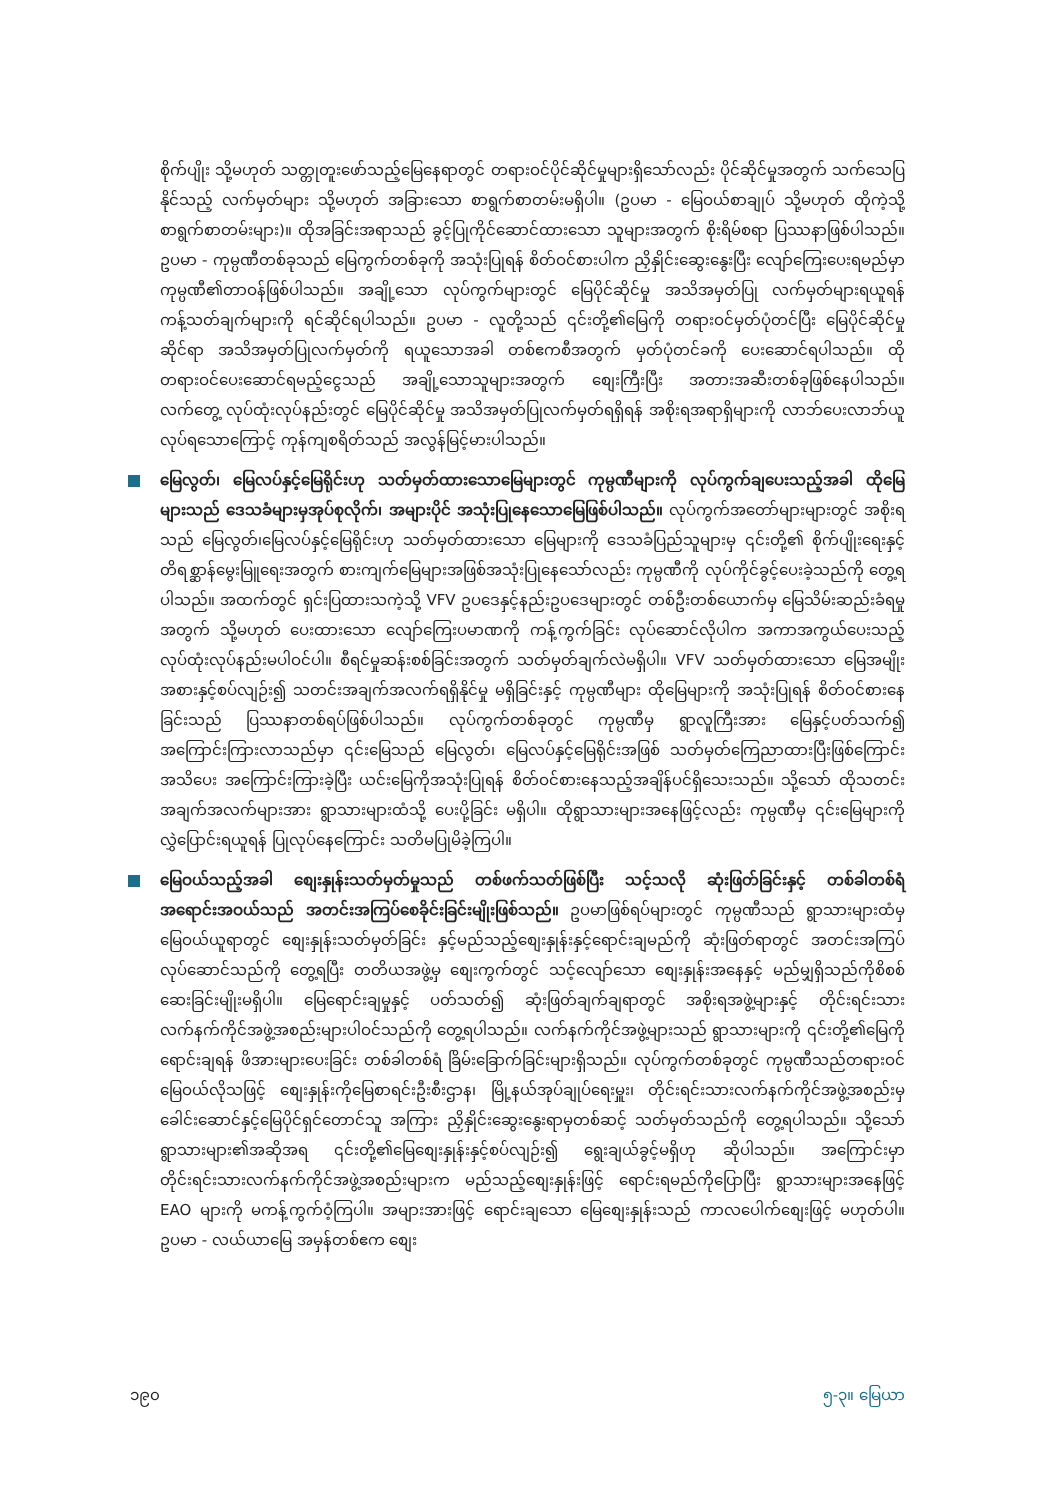စိုက်ပျိုး သို့မဟုတ် သတ္တုတူးဖော်သည့်မြေနေရာတွင် တရားဝင်ပိုင်ဆိုင်မှုများရှိသော်လည်း ပိုင်ဆိုင်မှုအတွက် သက်သေပြနိုင်သည့် လက်မှတ်များ သို့မဟုတ် အခြားသော စာရွက်စာတမ်းမရှိပါ။ (ဥပမာ - မြေဝယ်စာချုပ် သို့မဟုတ် ထိုကဲ့သို့ စာရွက်စာတမ်းများ)။ ထိုအခြင်းအရာသည် ခွင့်ပြုကိုင်ဆောင်ထားသော သူများအတွက် စိုးရိမ်စရာ ပြဿနာဖြစ်ပါသည်။ ဥပမာ - ကုမ္ပဏီတစ်ခုသည် မြေကွက်တစ်ခုကို အသုံးပြုရန် စိတ်ဝင်စားပါက ညှိနှိုင်းဆွေးနွေးပြီး လျော်ကြေးပေးရမည်မှာ ကုမ္ပဏီ၏တာဝန်ဖြစ်ပါသည်။ အချို့သော လုပ်ကွက်များတွင် မြေပိုင်ဆိုင်မှု အသိအမှတ်ပြု လက်မှတ်များရယူရန် ကန့်သတ်ချက်များကို ရင်ဆိုင်ရပါသည်။ ဥပမာ - လူတို့သည် ၎င်းတို့၏မြေကို တရားဝင်မှတ်ပုံတင်ပြီး မြေပိုင်ဆိုင်မှုဆိုင်ရာ အသိအမှတ်ပြုလက်မှတ်ကို ရယူသောအခါ တစ်ဧကစီအတွက် မှတ်ပုံတင်ခကို ပေးဆောင်ရပါသည်။ ထိုတရားဝင်ပေးဆောင်ရမည့်ငွေသည် အချို့သောသူများအတွက် စျေးကြီးပြီး အတားအဆီးတစ်ခုဖြစ်နေပါသည်။ လက်တွေ့ လုပ်ထုံးလုပ်နည်းတွင် မြေပိုင်ဆိုင်မှု အသိအမှတ်ပြုလက်မှတ်ရရှိရန် အစိုးရအရာရှိများကို လာဘ်ပေးလာဘ်ယူလုပ်ရသောကြောင့် ကုန်ကျစရိတ်သည် အလွန်မြင့်မားပါသည်။
မြေလွတ်၊ မြေလပ်နှင့်မြေရိုင်းဟု သတ်မှတ်ထားသောမြေများတွင် ကုမ္ပဏီများကို လုပ်ကွက်ချပေးသည့်အခါ ထိုမြေများသည် ဒေသခံများမှအုပ်စုလိုက်၊ အများပိုင် အသုံးပြုနေသောမြေဖြစ်ပါသည်။ လုပ်ကွက်အတော်များများတွင် အစိုးရသည် မြေလွတ်၊မြေလပ်နှင့်မြေရိုင်းဟု သတ်မှတ်ထားသော မြေများကို ဒေသခံပြည်သူများမှ ၎င်းတို့၏ စိုက်ပျိုးရေးနှင့်တိရစ္ဆာန်မွေးမြူရေးအတွက် စားကျက်မြေများအဖြစ်အသုံးပြုနေသော်လည်း ကုမ္ပဏီကို လုပ်ကိုင်ခွင့်ပေးခဲ့သည်ကို တွေ့ရပါသည်။ အထက်တွင် ရှင်းပြထားသကဲ့သို့ VFV ဥပဒေနှင့်နည်းဥပဒေများတွင် တစ်ဦးတစ်ယောက်မှ မြေသိမ်းဆည်းခံရမှုအတွက် သို့မဟုတ် ပေးထားသော လျော်ကြေးပမာဏကို ကန့်ကွက်ခြင်း လုပ်ဆောင်လိုပါက အကာအကွယ်ပေးသည့် လုပ်ထုံးလုပ်နည်းမပါဝင်ပါ။ စီရင်မှုဆန်းစစ်ခြင်းအတွက် သတ်မှတ်ချက်လဲမရှိပါ။ VFV သတ်မှတ်ထားသော မြေအမျိုးအစားနှင့်စပ်လျဉ်း၍ သတင်းအချက်အလက်ရရှိနိုင်မှု မရှိခြင်းနှင့် ကုမ္ပဏီများ ထိုမြေများကို အသုံးပြုရန် စိတ်ဝင်စားနေခြင်းသည် ပြဿနာတစ်ရပ်ဖြစ်ပါသည်။ လုပ်ကွက်တစ်ခုတွင် ကုမ္ပဏီမှ ရွာလူကြီးအား မြေနှင့်ပတ်သက်၍ အကြောင်းကြားလာသည်မှာ ၎င်းမြေသည် မြေလွတ်၊ မြေလပ်နှင့်မြေရိုင်းအဖြစ် သတ်မှတ်ကြေညာထားပြီးဖြစ်ကြောင်း အသိပေး အကြောင်းကြားခဲ့ပြီး ယင်းမြေကိုအသုံးပြုရန် စိတ်ဝင်စားနေသည့်အချိန်ပင်ရှိသေးသည်။ သို့သော် ထိုသတင်းအချက်အလက်များအား ရွာသားများထံသို့ ပေးပို့ခြင်း မရှိပါ။ ထိုရွာသားများအနေဖြင့်လည်း ကုမ္ပဏီမှ ၎င်းမြေများကို လွှဲပြောင်းရယူရန် ပြုလုပ်နေကြောင်း သတိမပြုမိခဲ့ကြပါ။
မြေဝယ်သည့်အခါ စျေးနှုန်းသတ်မှတ်မှုသည် တစ်ဖက်သတ်ဖြစ်ပြီး သင့်သလို ဆုံးဖြတ်ခြင်းနှင့် တစ်ခါတစ်ရံ အရောင်းအဝယ်သည် အတင်းအကြပ်စေခိုင်းခြင်းမျိုးဖြစ်သည်။ ဥပမာဖြစ်ရပ်များတွင် ကုမ္ပဏီသည် ရွာသားများထံမှ မြေဝယ်ယူရာတွင် စျေးနှုန်းသတ်မှတ်ခြင်း နှင့်မည်သည့်စျေးနှုန်းနှင့်ရောင်းချမည်ကို ဆုံးဖြတ်ရာတွင် အတင်းအကြပ်လုပ်ဆောင်သည်ကို တွေ့ရပြီး တတိယအဖွဲ့မှ စျေးကွက်တွင် သင့်လျော်သော စျေးနှုန်းအနေနှင့် မည်မျှရှိသည်ကိုစိစစ်ဆေးခြင်းမျိုးမရှိပါ။ မြေရောင်းချမှုနှင့် ပတ်သတ်၍ ဆုံးဖြတ်ချက်ချရာတွင် အစိုးရအဖွဲ့များနှင့် တိုင်းရင်းသား လက်နက်ကိုင်အဖွဲ့အစည်းများပါဝင်သည်ကို တွေ့ရပါသည်။ လက်နက်ကိုင်အဖွဲ့များသည် ရွာသားများကို ၎င်းတို့၏မြေကိုရောင်းချရန် ဖိအားများပေးခြင်း တစ်ခါတစ်ရံ ခြိမ်းခြောက်ခြင်းများရှိသည်။ လုပ်ကွက်တစ်ခုတွင် ကုမ္ပဏီသည်တရားဝင်မြေဝယ်လိုသဖြင့် စျေးနှုန်းကိုမြေစာရင်းဦးစီးဌာန၊ မြို့နယ်အုပ်ချုပ်ရေးမှူး၊ တိုင်းရင်းသားလက်နက်ကိုင်အဖွဲ့အစည်းမှ ခေါင်းဆောင်နှင့်မြေပိုင်ရှင်တောင်သူ အကြား ညှိနှိုင်းဆွေးနွေးရာမှတစ်ဆင့် သတ်မှတ်သည်ကို တွေ့ရပါသည်။ သို့သော် ရွာသားများ၏အဆိုအရ ၎င်းတို့၏မြေစျေးနှုန်းနှင့်စပ်လျဉ်း၍ ရွေးချယ်ခွင့်မရှိဟု ဆိုပါသည်။ အကြောင်းမှာ တိုင်းရင်းသားလက်နက်ကိုင်အဖွဲ့အစည်းများက မည်သည့်စျေးနှုန်းဖြင့် ရောင်းရမည်ကိုပြောပြီး ရွာသားများအနေဖြင့် EAO များကို မကန့်ကွက်ဝံ့ကြပါ။ အများအားဖြင့် ရောင်းချသော မြေစျေးနှုန်းသည် ကာလပေါက်စျေးဖြင့် မဟုတ်ပါ။ ဥပမာ - လယ်ယာမြေ အမှန်တစ်ဧက စျေး
၁၉၀ ၅-၃။ မြေယာ